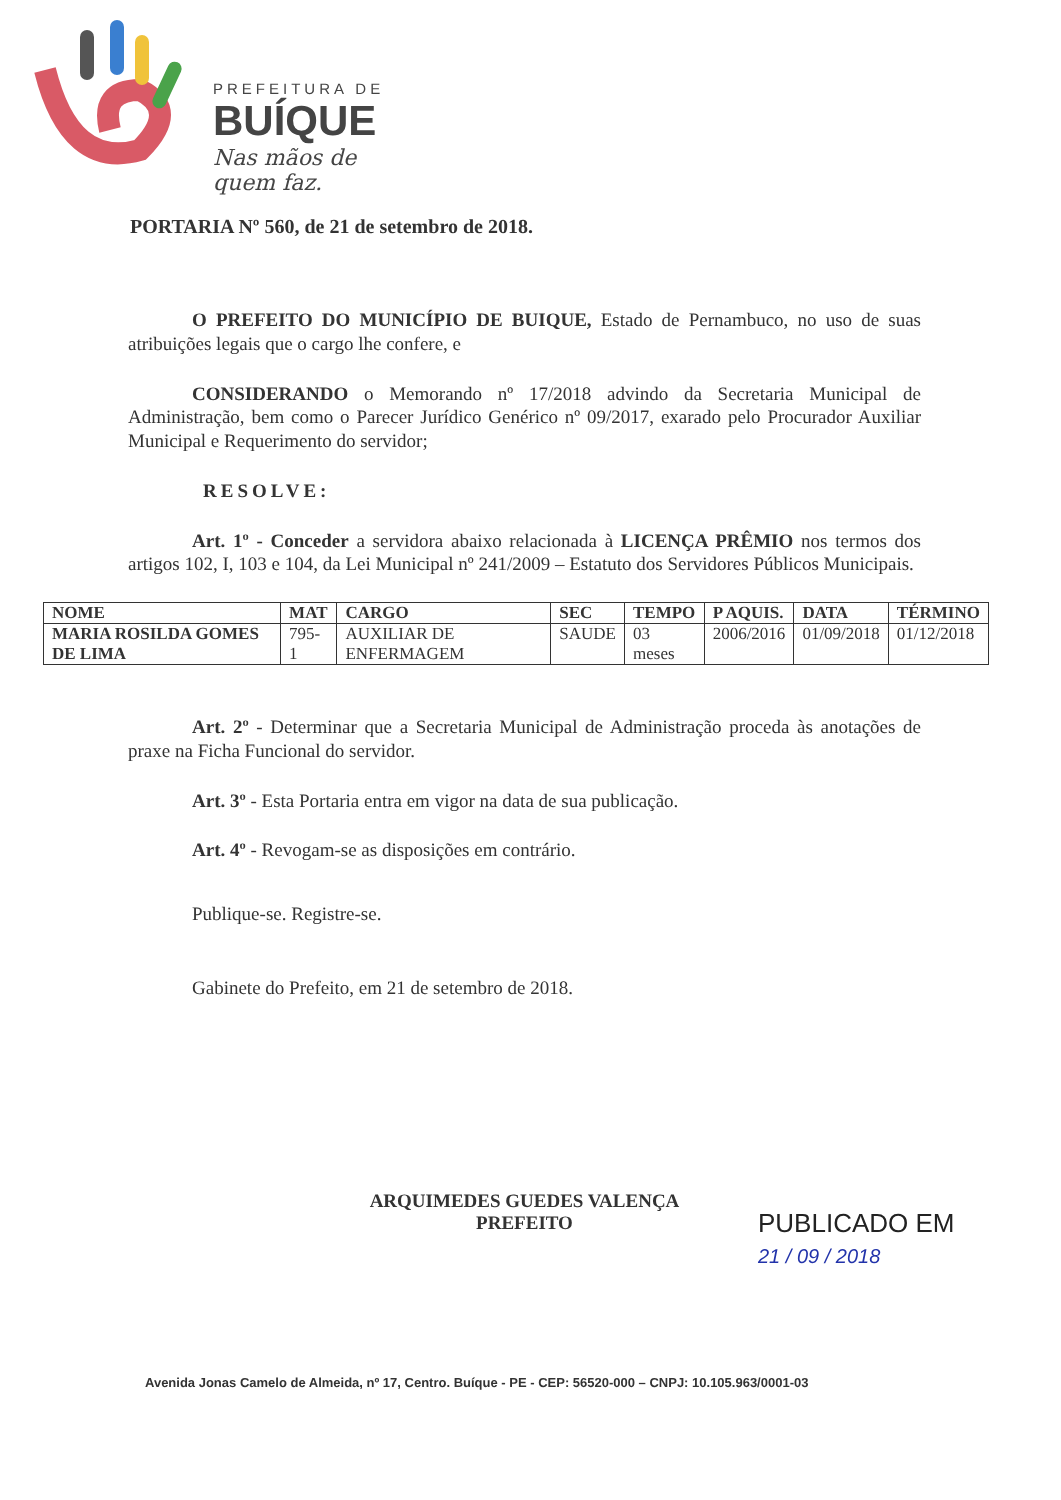PREFEITURA DE
BUÍQUE
Nas mãos de quem faz.
PORTARIA Nº 560, de 21 de setembro de 2018.
O PREFEITO DO MUNICÍPIO DE BUIQUE, Estado de Pernambuco, no uso de suas atribuições legais que o cargo lhe confere, e
CONSIDERANDO o Memorando nº 17/2018 advindo da Secretaria Municipal de Administração, bem como o Parecer Jurídico Genérico nº 09/2017, exarado pelo Procurador Auxiliar Municipal e Requerimento do servidor;
RESOLVE:
Art. 1º - Conceder a servidora abaixo relacionada à LICENÇA PRÊMIO nos termos dos artigos 102, I, 103 e 104, da Lei Municipal nº 241/2009 – Estatuto dos Servidores Públicos Municipais.
| NOME | MAT | CARGO | SEC | TEMPO | P AQUIS. | DATA | TÉRMINO |
| --- | --- | --- | --- | --- | --- | --- | --- |
| MARIA ROSILDA GOMES DE LIMA | 795-1 | AUXILIAR DE ENFERMAGEM | SAUDE | 03 meses | 2006/2016 | 01/09/2018 | 01/12/2018 |
Art. 2º - Determinar que a Secretaria Municipal de Administração proceda às anotações de praxe na Ficha Funcional do servidor.
Art. 3º - Esta Portaria entra em vigor na data de sua publicação.
Art. 4º - Revogam-se as disposições em contrário.
Publique-se. Registre-se.
Gabinete do Prefeito, em 21 de setembro de 2018.
ARQUIMEDES GUEDES VALENÇA
PREFEITO
PUBLICADO EM
21 / 09 / 2018
Avenida Jonas Camelo de Almeida, nº 17, Centro. Buíque - PE - CEP: 56520-000 – CNPJ: 10.105.963/0001-03